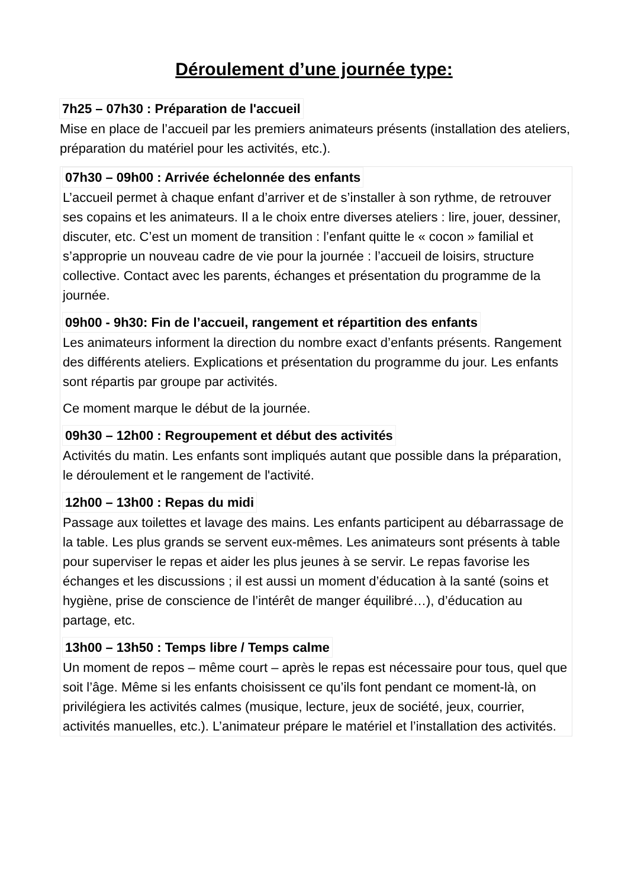Déroulement d’une journée type:
7h25 – 07h30 : Préparation de l'accueil
Mise en place de l’accueil par les premiers animateurs présents (installation des ateliers, préparation du matériel pour les activités, etc.).
07h30 – 09h00 : Arrivée échelonnée des enfants
L’accueil permet à chaque enfant d’arriver et de s’installer à son rythme, de retrouver ses copains et les animateurs. Il a le choix entre diverses ateliers : lire, jouer, dessiner, discuter, etc. C’est un moment de transition : l’enfant quitte le « cocon » familial et s’approprie un nouveau cadre de vie pour la journée : l’accueil de loisirs, structure collective. Contact avec les parents, échanges et présentation du programme de la journée.
09h00 - 9h30: Fin de l’accueil, rangement et répartition des enfants
Les animateurs informent la direction du nombre exact d’enfants présents. Rangement des différents ateliers. Explications et présentation du programme du jour. Les enfants sont répartis par groupe par activités.
Ce moment marque le début de la journée.
09h30 – 12h00 : Regroupement et début des activités
Activités du matin. Les enfants sont impliqués autant que possible dans la préparation, le déroulement et le rangement de l'activité.
12h00 – 13h00 : Repas du midi
Passage aux toilettes et lavage des mains. Les enfants participent au débarrassage de la table. Les plus grands se servent eux-mêmes. Les animateurs sont présents à table pour superviser le repas et aider les plus jeunes à se servir. Le repas favorise les échanges et les discussions ; il est aussi un moment d’éducation à la santé (soins et hygiène, prise de conscience de l’intérêt de manger équilibré…), d’éducation au partage, etc.
13h00 – 13h50 : Temps libre / Temps calme
Un moment de repos – même court – après le repas est nécessaire pour tous, quel que soit l’âge. Même si les enfants choisissent ce qu’ils font pendant ce moment-là, on privilégiera les activités calmes (musique, lecture, jeux de société, jeux, courrier, activités manuelles, etc.). L’animateur prépare le matériel et l’installation des activités.